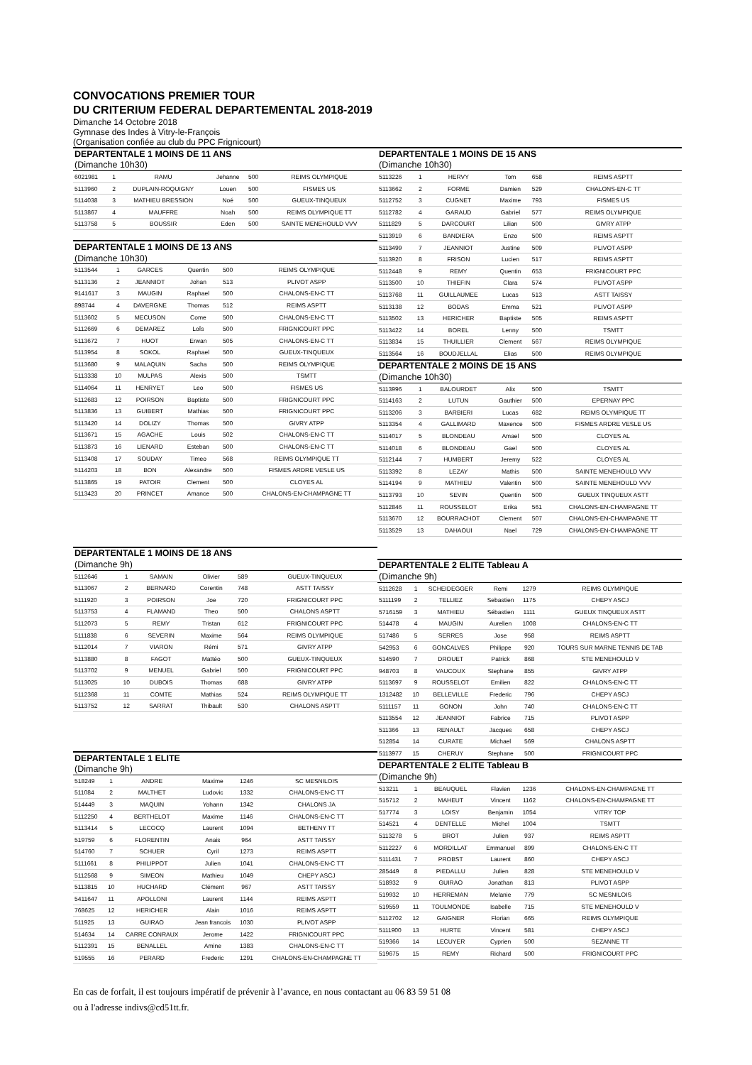CONVOCATIONS PREMIER TOUR
DU CRITERIUM FEDERAL DEPARTEMENTAL 2018-2019
Dimanche 14 Octobre 2018
Gymnase des Indes à Vitry-le-François
(Organisation confiée au club du PPC Frignicourt)
| DEPARTENTALE 1 MOINS DE 11 ANS | | | | | |
| (Dimanche 10h30) | | | | | |
| 6021981 | 1 | RAMU | Jehanne | 500 | REIMS OLYMPIQUE |
| 5113960 | 2 | DUPLAIN-ROQUIGNY | Louen | 500 | FISMES US |
| 5114038 | 3 | MATHIEU BRESSION | Noé | 500 | GUEUX-TINQUEUX |
| 5113867 | 4 | MAUFFRE | Noah | 500 | REIMS OLYMPIQUE TT |
| 5113758 | 5 | BOUSSIR | Eden | 500 | SAINTE MENEHOULD VVV |
| DEPARTENTALE 1 MOINS DE 13 ANS | | | | | |
| (Dimanche 10h30) | | | | | |
| 5113544 | 1 | GARCES | Quentin | 500 | REIMS OLYMPIQUE |
| 5113136 | 2 | JEANNIOT | Johan | 513 | PLIVOT ASPP |
| 9141617 | 3 | MAUGIN | Raphael | 500 | CHALONS-EN-C TT |
| 898744 | 4 | DAVERGNE | Thomas | 512 | REIMS ASPTT |
| 5113602 | 5 | MECUSON | Come | 500 | CHALONS-EN-C TT |
| 5112669 | 6 | DEMAREZ | LoÏs | 500 | FRIGNICOURT PPC |
| 5113672 | 7 | HUOT | Erwan | 505 | CHALONS-EN-C TT |
| 5113954 | 8 | SOKOL | Raphael | 500 | GUEUX-TINQUEUX |
| 5113680 | 9 | MALAQUIN | Sacha | 500 | REIMS OLYMPIQUE |
| 5113338 | 10 | MULPAS | Alexis | 500 | TSMTT |
| 5114064 | 11 | HENRYET | Leo | 500 | FISMES US |
| 5112683 | 12 | POIRSON | Baptiste | 500 | FRIGNICOURT PPC |
| 5113836 | 13 | GUIBERT | Mathias | 500 | FRIGNICOURT PPC |
| 5113420 | 14 | DOLIZY | Thomas | 500 | GIVRY ATPP |
| 5113671 | 15 | AGACHE | Louis | 502 | CHALONS-EN-C TT |
| 5113873 | 16 | LIENARD | Esteban | 500 | CHALONS-EN-C TT |
| 5113408 | 17 | SOUDAY | Timeo | 568 | REIMS OLYMPIQUE TT |
| 5114203 | 18 | BON | Alexandre | 500 | FISMES ARDRE VESLE US |
| 5113865 | 19 | PATOIR | Clement | 500 | CLOYES AL |
| 5113423 | 20 | PRINCET | Amance | 500 | CHALONS-EN-CHAMPAGNE TT |
| DEPARTENTALE 1 MOINS DE 15 ANS | | | | | |
| (Dimanche 10h30) | | | | | |
| 5113226 | 1 | HERVY | Tom | 658 | REIMS ASPTT |
| 5113662 | 2 | FORME | Damien | 529 | CHALONS-EN-C TT |
| 5112752 | 3 | CUGNET | Maxime | 793 | FISMES US |
| 5112782 | 4 | GARAUD | Gabriel | 577 | REIMS OLYMPIQUE |
| 5111829 | 5 | DARCOURT | Lilian | 500 | GIVRY ATPP |
| 5113919 | 6 | BANDIERA | Enzo | 500 | REIMS ASPTT |
| 5113499 | 7 | JEANNIOT | Justine | 509 | PLIVOT ASPP |
| 5113920 | 8 | FRISON | Lucien | 517 | REIMS ASPTT |
| 5112448 | 9 | REMY | Quentin | 653 | FRIGNICOURT PPC |
| 5113500 | 10 | THIEFIN | Clara | 574 | PLIVOT ASPP |
| 5113768 | 11 | GUILLAUMEE | Lucas | 513 | ASTT TAISSY |
| 5113138 | 12 | BODAS | Emma | 521 | PLIVOT ASPP |
| 5113502 | 13 | HERICHER | Baptiste | 505 | REIMS ASPTT |
| 5113422 | 14 | BOREL | Lenny | 500 | TSMTT |
| 5113834 | 15 | THUILLIER | Clement | 567 | REIMS OLYMPIQUE |
| 5113564 | 16 | BOUDJELLAL | Elias | 500 | REIMS OLYMPIQUE |
| DEPARTENTALE 2 MOINS DE 15 ANS | | | | | |
| (Dimanche 10h30) | | | | | |
| 5113996 | 1 | BALOURDET | Alix | 500 | TSMTT |
| 5114163 | 2 | LUTUN | Gauthier | 500 | EPERNAY PPC |
| 5113206 | 3 | BARBIERI | Lucas | 682 | REIMS OLYMPIQUE TT |
| 5113354 | 4 | GALLIMARD | Maxence | 500 | FISMES ARDRE VESLE US |
| 5114017 | 5 | BLONDEAU | Amael | 500 | CLOYES AL |
| 5114018 | 6 | BLONDEAU | Gael | 500 | CLOYES AL |
| 5112144 | 7 | HUMBERT | Jeremy | 522 | CLOYES AL |
| 5113392 | 8 | LEZAY | Mathis | 500 | SAINTE MENEHOULD VVV |
| 5114194 | 9 | MATHIEU | Valentin | 500 | SAINTE MENEHOULD VVV |
| 5113793 | 10 | SEVIN | Quentin | 500 | GUEUX TINQUEUX ASTT |
| 5112846 | 11 | ROUSSELOT | Erika | 561 | CHALONS-EN-CHAMPAGNE TT |
| 5113670 | 12 | BOURRACHOT | Clement | 507 | CHALONS-EN-CHAMPAGNE TT |
| 5113529 | 13 | DAHAOUI | Nael | 729 | CHALONS-EN-CHAMPAGNE TT |
| DEPARTENTALE 1 MOINS DE 18 ANS | | | | | |
| (Dimanche 9h) | | | | | |
| 5112646 | 1 | SAMAIN | Olivier | 589 | GUEUX-TINQUEUX |
| 5113067 | 2 | BERNARD | Corentin | 748 | ASTT TAISSY |
| 5111920 | 3 | POIRSON | Joe | 720 | FRIGNICOURT PPC |
| 5113753 | 4 | FLAMAND | Theo | 500 | CHALONS ASPTT |
| 5112073 | 5 | REMY | Tristan | 612 | FRIGNICOURT PPC |
| 5111838 | 6 | SEVERIN | Maxime | 564 | REIMS OLYMPIQUE |
| 5112014 | 7 | VIARON | Rémi | 571 | GIVRY ATPP |
| 5113880 | 8 | FAGOT | Mattéo | 500 | GUEUX-TINQUEUX |
| 5113702 | 9 | MENUEL | Gabriel | 500 | FRIGNICOURT PPC |
| 5113025 | 10 | DUBOIS | Thomas | 688 | GIVRY ATPP |
| 5112368 | 11 | COMTE | Mathias | 524 | REIMS OLYMPIQUE TT |
| 5113752 | 12 | SARRAT | Thibault | 530 | CHALONS ASPTT |
| DEPARTENTALE 1 ELITE | | | | | |
| (Dimanche 9h) | | | | | |
| 518249 | 1 | ANDRE | Maxime | 1246 | SC MESNILOIS |
| 511084 | 2 | MALTHET | Ludovic | 1332 | CHALONS-EN-C TT |
| 514449 | 3 | MAQUIN | Yohann | 1342 | CHALONS JA |
| 5112250 | 4 | BERTHELOT | Maxime | 1146 | CHALONS-EN-C TT |
| 5113414 | 5 | LECOCQ | Laurent | 1094 | BETHENY TT |
| 519759 | 6 | FLORENTIN | Anais | 964 | ASTT TAISSY |
| 514760 | 7 | SCHUER | Cyril | 1273 | REIMS ASPTT |
| 5111661 | 8 | PHILIPPOT | Julien | 1041 | CHALONS-EN-C TT |
| 5112568 | 9 | SIMEON | Mathieu | 1049 | CHEPY ASCJ |
| 5113815 | 10 | HUCHARD | Clément | 967 | ASTT TAISSY |
| 5411647 | 11 | APOLLONI | Laurent | 1144 | REIMS ASPTT |
| 768625 | 12 | HERICHER | Alain | 1016 | REIMS ASPTT |
| 511925 | 13 | GUIRAO | Jean francois | 1030 | PLIVOT ASPP |
| 514634 | 14 | CARRE CONRAUX | Jerome | 1422 | FRIGNICOURT PPC |
| 5112391 | 15 | BENALLEL | Amine | 1383 | CHALONS-EN-C TT |
| 519555 | 16 | PERARD | Frederic | 1291 | CHALONS-EN-CHAMPAGNE TT |
| DEPARTENTALE 2 ELITE Tableau A | | | | | |
| (Dimanche 9h) | | | | | |
| 5112628 | 1 | SCHEIDEGGER | Remi | 1279 | REIMS OLYMPIQUE |
| 5111199 | 2 | TELLIEZ | Sebastien | 1175 | CHEPY ASCJ |
| 5716159 | 3 | MATHIEU | Sébastien | 1111 | GUEUX TINQUEUX ASTT |
| 514478 | 4 | MAUGIN | Aurelien | 1008 | CHALONS-EN-C TT |
| 517486 | 5 | SERRES | Jose | 958 | REIMS ASPTT |
| 542953 | 6 | GONCALVES | Philippe | 920 | TOURS SUR MARNE TENNIS DE TAB |
| 514590 | 7 | DROUET | Patrick | 868 | STE MENEHOULD V |
| 948703 | 8 | VAUCOUX | Stephane | 855 | GIVRY ATPP |
| 5113697 | 9 | ROUSSELOT | Emilien | 822 | CHALONS-EN-C TT |
| 1312482 | 10 | BELLEVILLE | Frederic | 796 | CHEPY ASCJ |
| 5111157 | 11 | GONON | John | 740 | CHALONS-EN-C TT |
| 5113554 | 12 | JEANNIOT | Fabrice | 715 | PLIVOT ASPP |
| 511366 | 13 | RENAULT | Jacques | 658 | CHEPY ASCJ |
| 512854 | 14 | CURATE | Michael | 569 | CHALONS ASPTT |
| 5113977 | 15 | CHERUY | Stephane | 500 | FRIGNICOURT PPC |
| DEPARTENTALE 2 ELITE Tableau B | | | | | |
| (Dimanche 9h) | | | | | |
| 513211 | 1 | BEAUQUEL | Flavien | 1236 | CHALONS-EN-CHAMPAGNE TT |
| 515712 | 2 | MAHEUT | Vincent | 1162 | CHALONS-EN-CHAMPAGNE TT |
| 517774 | 3 | LOISY | Benjamin | 1054 | VITRY TOP |
| 514521 | 4 | DENTELLE | Michel | 1004 | TSMTT |
| 5113278 | 5 | BROT | Julien | 937 | REIMS ASPTT |
| 5112227 | 6 | MORDILLAT | Emmanuel | 899 | CHALONS-EN-C TT |
| 5111431 | 7 | PROBST | Laurent | 860 | CHEPY ASCJ |
| 285449 | 8 | PIEDALLU | Julien | 828 | STE MENEHOULD V |
| 518932 | 9 | GUIRAO | Jonathan | 813 | PLIVOT ASPP |
| 519932 | 10 | HERREMAN | Melanie | 779 | SC MESNILOIS |
| 519559 | 11 | TOULMONDE | Isabelle | 715 | STE MENEHOULD V |
| 5112702 | 12 | GAIGNER | Florian | 665 | REIMS OLYMPIQUE |
| 5111900 | 13 | HURTE | Vincent | 581 | CHEPY ASCJ |
| 519366 | 14 | LECUYER | Cyprien | 500 | SEZANNE TT |
| 519675 | 15 | REMY | Richard | 500 | FRIGNICOURT PPC |
En cas de forfait, il est toujours impératif de prévenir à l’avance, en nous contactant au 06 83 59 51 08
ou à l'adresse indivs@cd51tt.fr.